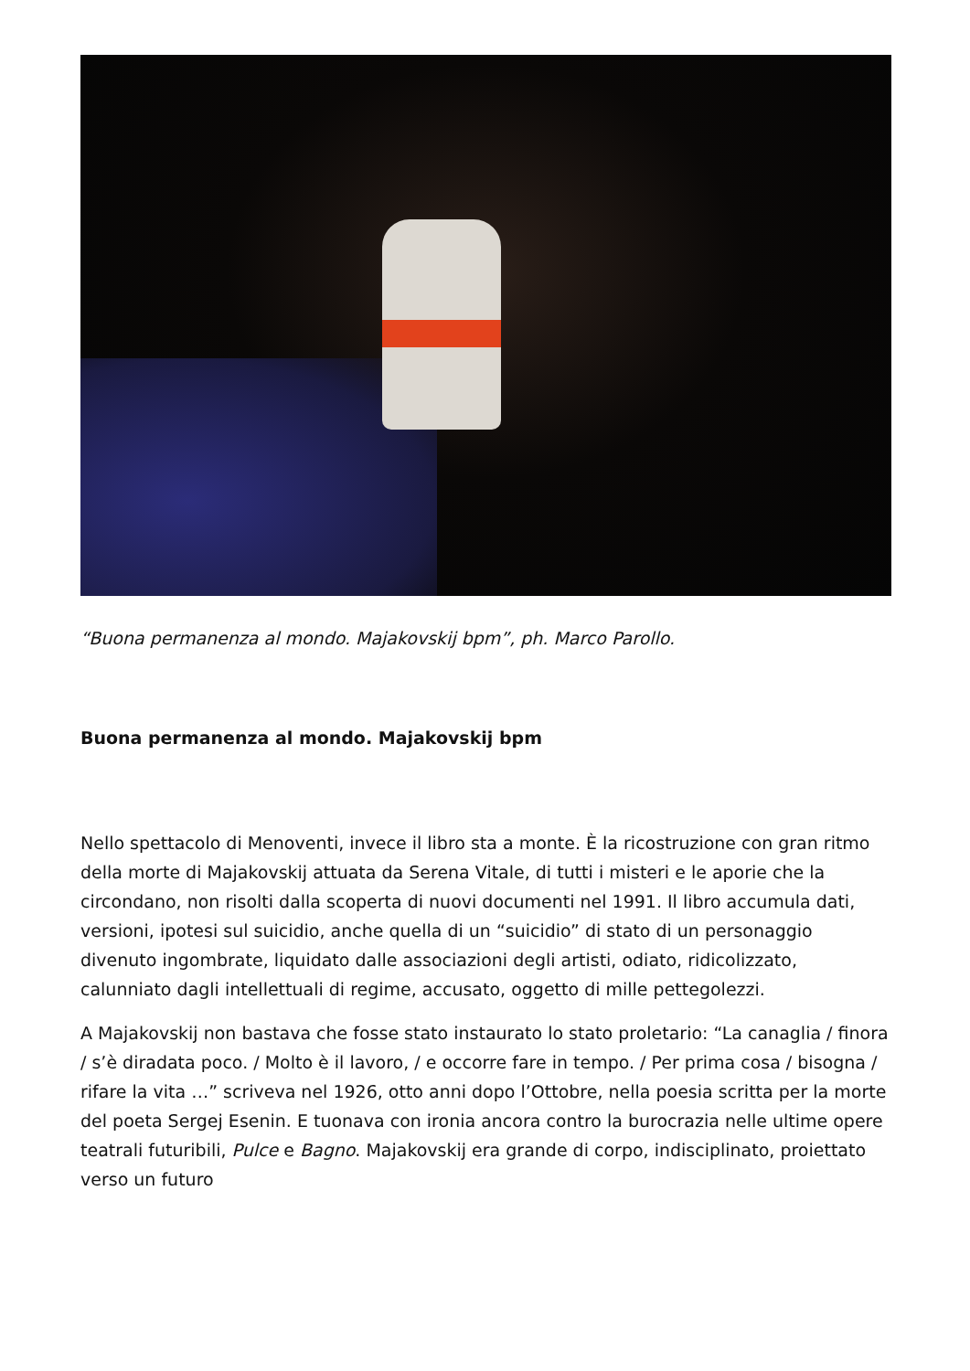“Buona permanenza al mondo. Majakovskij bpm”, ph. Marco Parollo.
Buona permanenza al mondo. Majakovskij bpm
Nello spettacolo di Menoventi, invece il libro sta a monte. È la ricostruzione con gran ritmo della morte di Majakovskij attuata da Serena Vitale, di tutti i misteri e le aporie che la circondano, non risolti dalla scoperta di nuovi documenti nel 1991. Il libro accumula dati, versioni, ipotesi sul suicidio, anche quella di un “suicidio” di stato di un personaggio divenuto ingombrate, liquidato dalle associazioni degli artisti, odiato, ridicolizzato, calunniato dagli intellettuali di regime, accusato, oggetto di mille pettegolezzi.
A Majakovskij non bastava che fosse stato instaurato lo stato proletario: “La canaglia / finora / s’è diradata poco. / Molto è il lavoro, / e occorre fare in tempo. / Per prima cosa / bisogna / rifare la vita …” scriveva nel 1926, otto anni dopo l’Ottobre, nella poesia scritta per la morte del poeta Sergej Esenin. E tuonava con ironia ancora contro la burocrazia nelle ultime opere teatrali futuribili, Pulce e Bagno. Majakovskij era grande di corpo, indisciplinato, proiettato verso un futuro